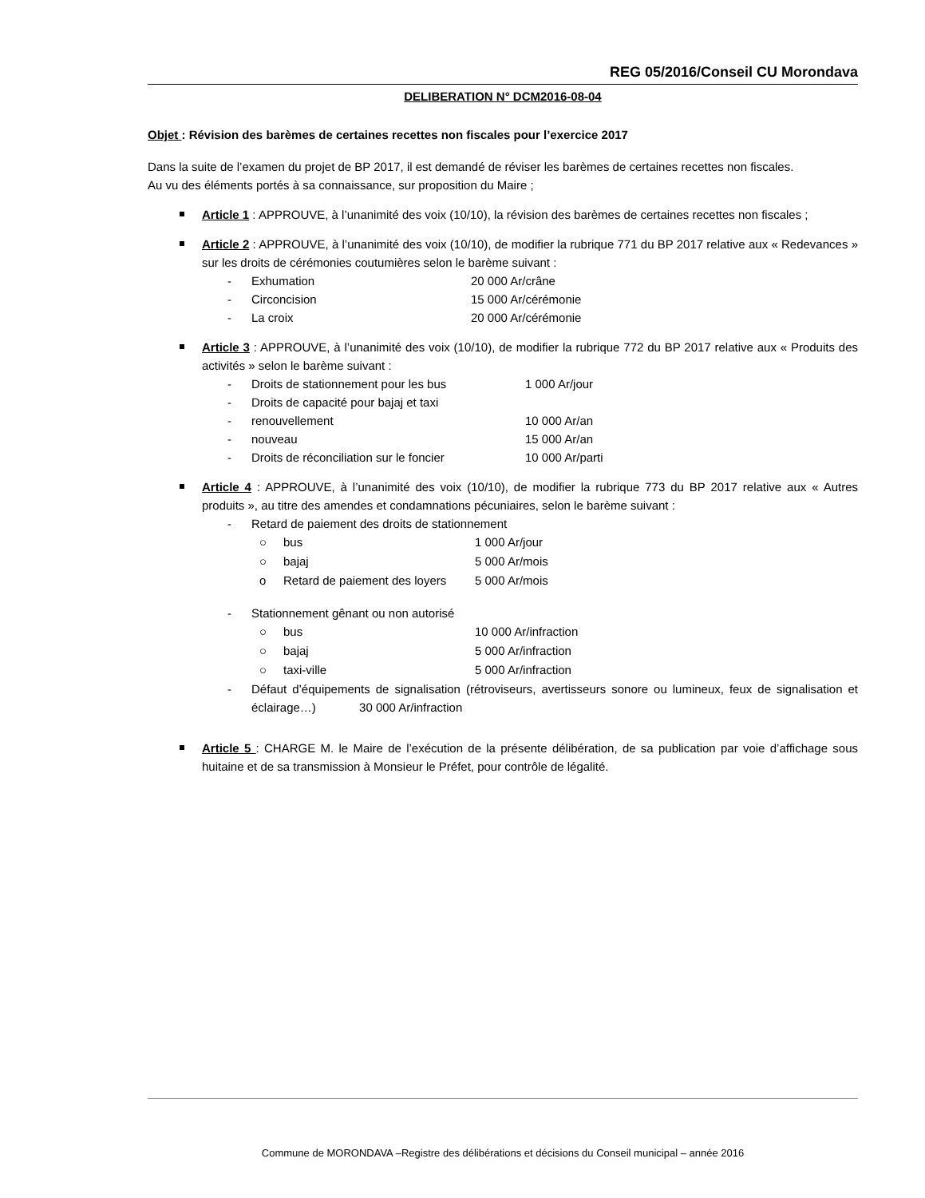REG 05/2016/Conseil CU Morondava
DELIBERATION N° DCM2016-08-04
Objet : Révision des barèmes de certaines recettes non fiscales pour l’exercice 2017
Dans la suite de l’examen du projet de BP 2017, il est demandé de réviser les barèmes de certaines recettes non fiscales.
Au vu des éléments portés à sa connaissance, sur proposition du Maire ;
Article 1 : APPROUVE, à l’unanimité des voix (10/10), la révision des barèmes de certaines recettes non fiscales ;
Article 2 : APPROUVE, à l’unanimité des voix (10/10), de modifier la rubrique 771 du BP 2017 relative aux « Redevances » sur les droits de cérémonies coutumières selon le barème suivant :
- Exhumation 20 000 Ar/crâne
- Circoncision 15 000 Ar/cérémonie
- La croix 20 000 Ar/cérémonie
Article 3 : APPROUVE, à l’unanimité des voix (10/10), de modifier la rubrique 772 du BP 2017 relative aux « Produits des activités » selon le barème suivant :
- Droits de stationnement pour les bus 1 000 Ar/jour
- Droits de capacité pour bajaj et taxi
- renouvellement 10 000 Ar/an
- nouveau 15 000 Ar/an
- Droits de réconciliation sur le foncier 10 000 Ar/parti
Article 4 : APPROUVE, à l’unanimité des voix (10/10), de modifier la rubrique 773 du BP 2017 relative aux « Autres produits », au titre des amendes et condamnations pécuniaires, selon le barème suivant :
- Retard de paiement des droits de stationnement
○ bus 1 000 Ar/jour
○ bajaj 5 000 Ar/mois
o Retard de paiement des loyers 5 000 Ar/mois
- Stationnement gênant ou non autorisé
○ bus 10 000 Ar/infraction
○ bajaj 5 000 Ar/infraction
○ taxi-ville 5 000 Ar/infraction
- Défaut d’équipements de signalisation (rétroviseurs, avertisseurs sonore ou lumineux, feux de signalisation et éclairage…) 30 000 Ar/infraction
Article 5 : CHARGE M. le Maire de l’exécution de la présente délibération, de sa publication par voie d’affichage sous huitaine et de sa transmission à Monsieur le Préfet, pour contrôle de légalité.
Commune de MORONDAVA –Registre des délibérations et décisions du Conseil municipal – année 2016